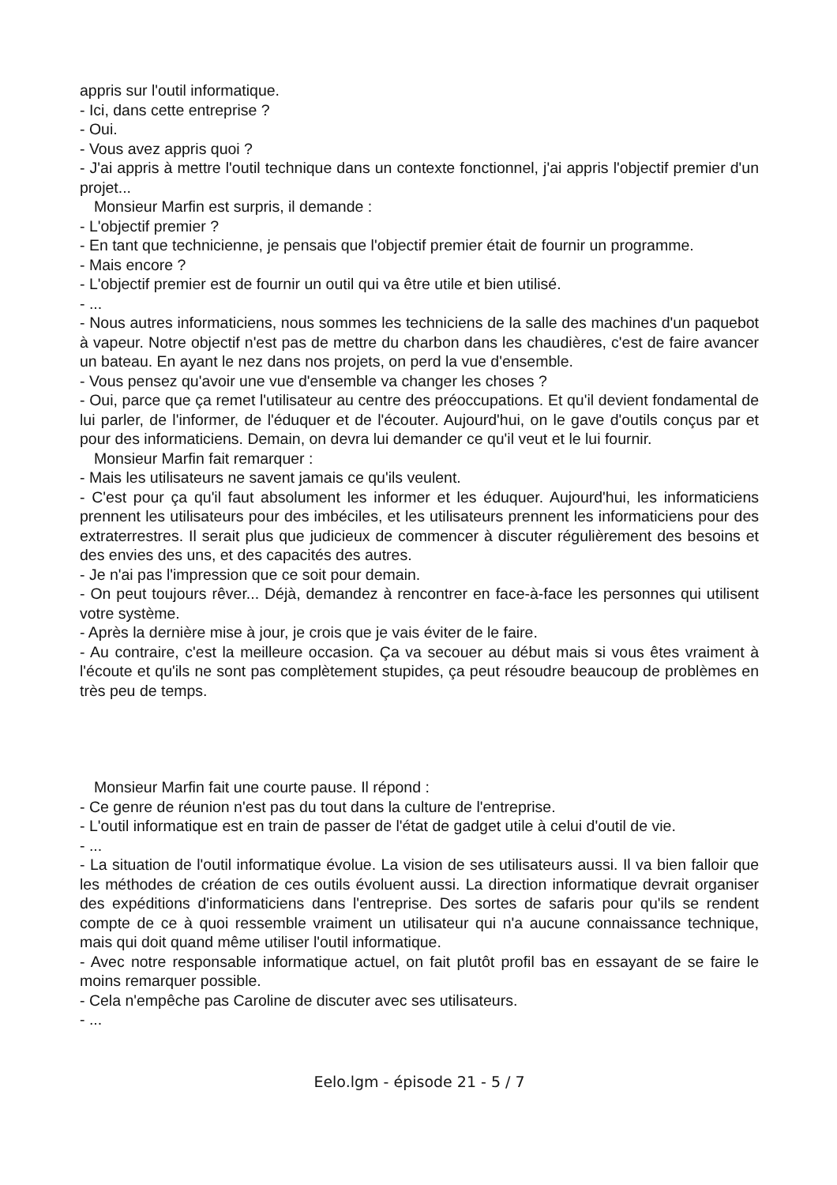appris sur l'outil informatique.
- Ici, dans cette entreprise ?
- Oui.
- Vous avez appris quoi ?
- J'ai appris à mettre l'outil technique dans un contexte fonctionnel, j'ai appris l'objectif premier d'un projet...
Monsieur Marfin est surpris, il demande :
- L'objectif premier ?
- En tant que technicienne, je pensais que l'objectif premier était de fournir un programme.
- Mais encore ?
- L'objectif premier est de fournir un outil qui va être utile et bien utilisé.
- ...
- Nous autres informaticiens, nous sommes les techniciens de la salle des machines d'un paquebot à vapeur. Notre objectif n'est pas de mettre du charbon dans les chaudières, c'est de faire avancer un bateau. En ayant le nez dans nos projets, on perd la vue d'ensemble.
- Vous pensez qu'avoir une vue d'ensemble va changer les choses ?
- Oui, parce que ça remet l'utilisateur au centre des préoccupations. Et qu'il devient fondamental de lui parler, de l'informer, de l'éduquer et de l'écouter. Aujourd'hui, on le gave d'outils conçus par et pour des informaticiens. Demain, on devra lui demander ce qu'il veut et le lui fournir.
Monsieur Marfin fait remarquer :
- Mais les utilisateurs ne savent jamais ce qu'ils veulent.
- C'est pour ça qu'il faut absolument les informer et les éduquer. Aujourd'hui, les informaticiens prennent les utilisateurs pour des imbéciles, et les utilisateurs prennent les informaticiens pour des extraterrestres. Il serait plus que judicieux de commencer à discuter régulièrement des besoins et des envies des uns, et des capacités des autres.
- Je n'ai pas l'impression que ce soit pour demain.
- On peut toujours rêver... Déjà, demandez à rencontrer en face-à-face les personnes qui utilisent votre système.
- Après la dernière mise à jour, je crois que je vais éviter de le faire.
- Au contraire, c'est la meilleure occasion. Ça va secouer au début mais si vous êtes vraiment à l'écoute et qu'ils ne sont pas complètement stupides, ça peut résoudre beaucoup de problèmes en très peu de temps.
Monsieur Marfin fait une courte pause. Il répond :
- Ce genre de réunion n'est pas du tout dans la culture de l'entreprise.
- L'outil informatique est en train de passer de l'état de gadget utile à celui d'outil de vie.
- ...
- La situation de l'outil informatique évolue. La vision de ses utilisateurs aussi. Il va bien falloir que les méthodes de création de ces outils évoluent aussi. La direction informatique devrait organiser des expéditions d'informaticiens dans l'entreprise. Des sortes de safaris pour qu'ils se rendent compte de ce à quoi ressemble vraiment un utilisateur qui n'a aucune connaissance technique, mais qui doit quand même utiliser l'outil informatique.
- Avec notre responsable informatique actuel, on fait plutôt profil bas en essayant de se faire le moins remarquer possible.
- Cela n'empêche pas Caroline de discuter avec ses utilisateurs.
- ...
Eelo.lgm - épisode 21 - 5 / 7